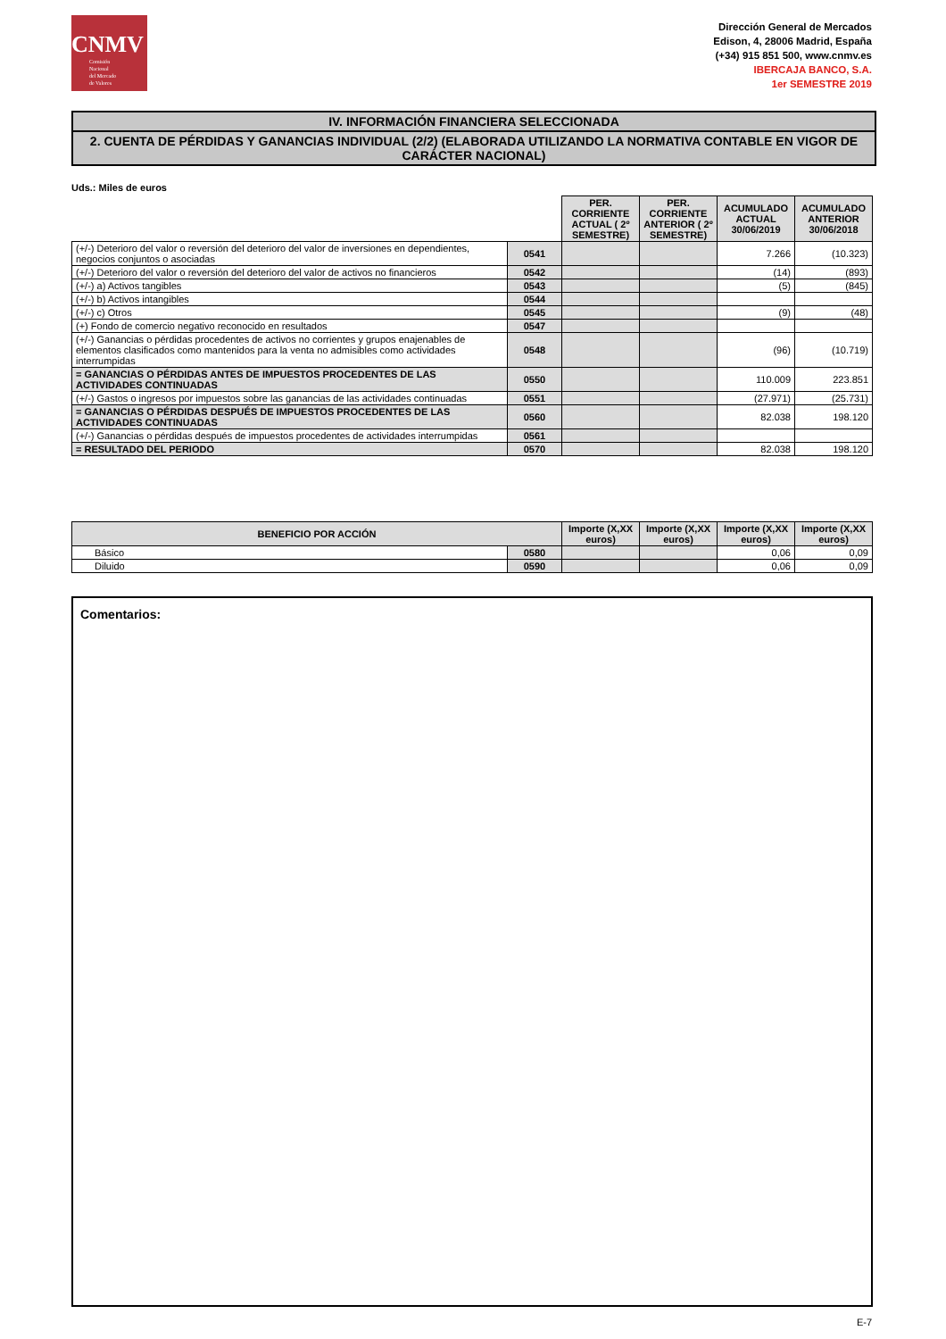CNMV
Comisión
Nacional
del Mercado
de Valores
Dirección General de Mercados
Edison, 4, 28006 Madrid, España
(+34) 915 851 500, www.cnmv.es
IBERCAJA BANCO, S.A.
1er SEMESTRE 2019
IV. INFORMACIÓN FINANCIERA SELECCIONADA
2. CUENTA DE PÉRDIDAS Y GANANCIAS INDIVIDUAL (2/2) (ELABORADA UTILIZANDO LA NORMATIVA CONTABLE EN VIGOR DE CARÁCTER NACIONAL)
Uds.: Miles de euros
| | | PER. CORRIENTE ACTUAL ( 2º SEMESTRE) | PER. CORRIENTE ANTERIOR ( 2º SEMESTRE) | ACUMULADO ACTUAL 30/06/2019 | ACUMULADO ANTERIOR 30/06/2018 |
| (+/-) Deterioro del valor o reversión del deterioro del valor de inversiones en dependientes, negocios conjuntos o asociadas | 0541 | | | 7.266 | (10.323) |
| (+/-) Deterioro del valor o reversión del deterioro del valor de activos no financieros | 0542 | | | (14) | (893) |
| (+/-) a) Activos tangibles | 0543 | | | (5) | (845) |
| (+/-) b) Activos intangibles | 0544 | | | | |
| (+/-) c) Otros | 0545 | | | (9) | (48) |
| (+) Fondo de comercio negativo reconocido en resultados | 0547 | | | | |
| (+/-) Ganancias o pérdidas procedentes de activos no corrientes y grupos enajenables de elementos clasificados como mantenidos para la venta no admisibles como actividades interrumpidas | 0548 | | | (96) | (10.719) |
| = GANANCIAS O PÉRDIDAS ANTES DE IMPUESTOS PROCEDENTES DE LAS ACTIVIDADES CONTINUADAS | 0550 | | | 110.009 | 223.851 |
| (+/-) Gastos o ingresos por impuestos sobre las ganancias de las actividades continuadas | 0551 | | | (27.971) | (25.731) |
| = GANANCIAS O PÉRDIDAS DESPUÉS DE IMPUESTOS PROCEDENTES DE LAS ACTIVIDADES CONTINUADAS | 0560 | | | 82.038 | 198.120 |
| (+/-) Ganancias o pérdidas después de impuestos procedentes de actividades interrumpidas | 0561 | | | | |
| = RESULTADO DEL PERIODO | 0570 | | | 82.038 | 198.120 |
| BENEFICIO POR ACCIÓN | | Importe (X,XX euros) | Importe (X,XX euros) | Importe (X,XX euros) | Importe (X,XX euros) |
| --- | --- | --- | --- | --- | --- |
| Básico | 0580 | | | 0,06 | 0,09 |
| Diluido | 0590 | | | 0,06 | 0,09 |
Comentarios:
E-7